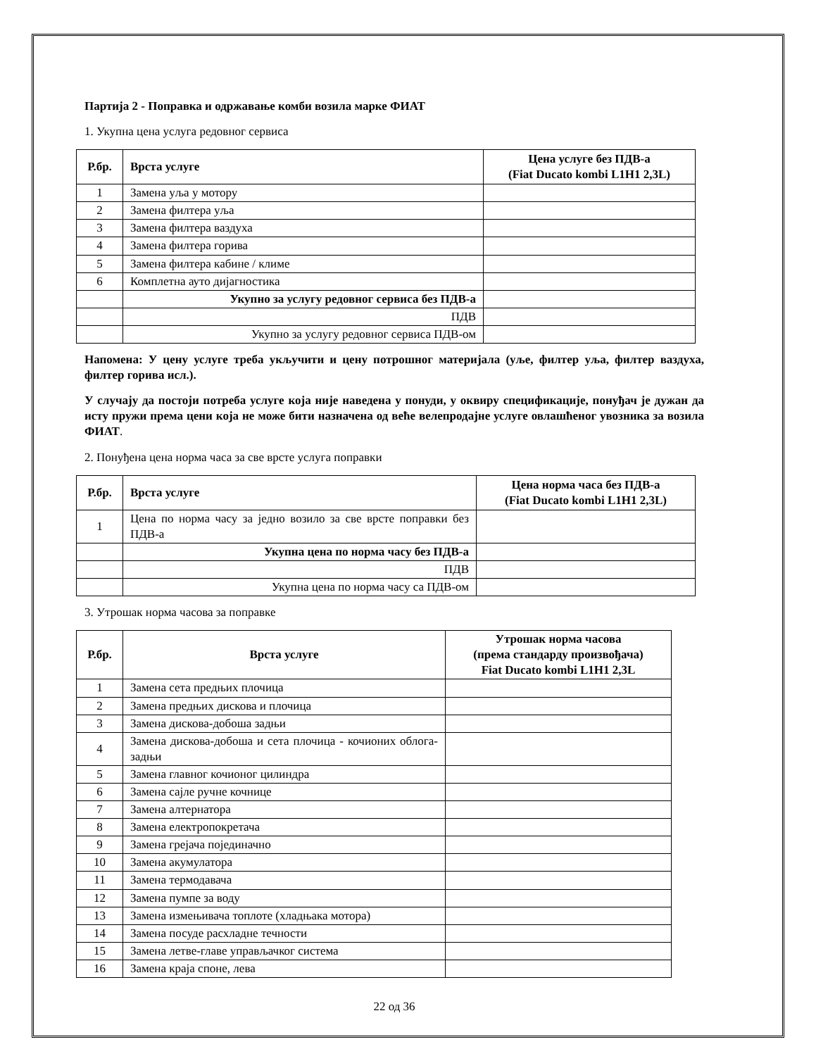Партија 2 - Поправка и одржавање комби возила марке ФИАТ
1. Укупна цена услуга редовног сервиса
| Р.бр. | Врста услуге | Цена услуге без ПДВ-а (Fiat Ducato kombi L1H1 2,3L) |
| --- | --- | --- |
| 1 | Замена уља у мотору | |
| 2 | Замена филтера уља | |
| 3 | Замена филтера ваздуха | |
| 4 | Замена филтера горива | |
| 5 | Замена филтера кабине / климе | |
| 6 | Комплетна ауто дијагностика | |
| | Укупно за услугу редовног сервиса без ПДВ-а | |
| | ПДВ | |
| | Укупно за услугу редовног сервиса ПДВ-ом | |
Напомена: У цену услуге треба укључити и цену потрошног материјала (уље, филтер уља, филтер ваздуха, филтер горива исл.).
У случају да постоји потреба услуге која није наведена у понуди, у оквиру спецификације, понуђач је дужан да исту пружи према цени која не може бити назначена од веће велепродајне услуге овлашћеног увозника за возила ФИАТ.
2. Понуђена цена норма часа за све врсте услуга поправки
| Р.бр. | Врста услуге | Цена норма часа без ПДВ-а (Fiat Ducato kombi L1H1 2,3L) |
| --- | --- | --- |
| 1 | Цена по норма часу за једно возило за све врсте поправки без ПДВ-а | |
| | Укупна цена по норма часу без ПДВ-а | |
| | ПДВ | |
| | Укупна цена по норма часу са ПДВ-ом | |
3. Утрошак норма часова за поправке
| Р.бр. | Врста услуге | Утрошак норма часова (према стандарду произвођача) Fiat Ducato kombi L1H1 2,3L |
| --- | --- | --- |
| 1 | Замена сета предњих плочица | |
| 2 | Замена предњих дискова и плочица | |
| 3 | Замена дискова-добоша задњи | |
| 4 | Замена дискова-добоша и сета плочица - кочионих облога-задњи | |
| 5 | Замена главног кочионог цилиндра | |
| 6 | Замена сајле ручне кочнице | |
| 7 | Замена алтернатора | |
| 8 | Замена електропокретача | |
| 9 | Замена грејача појединачно | |
| 10 | Замена акумулатора | |
| 11 | Замена термодавача | |
| 12 | Замена пумпе за воду | |
| 13 | Замена измењивача топлоте (хладњака мотора) | |
| 14 | Замена посуде расхладне течности | |
| 15 | Замена летве-главе управљачког система | |
| 16 | Замена краја споне, лева | |
22 од 36